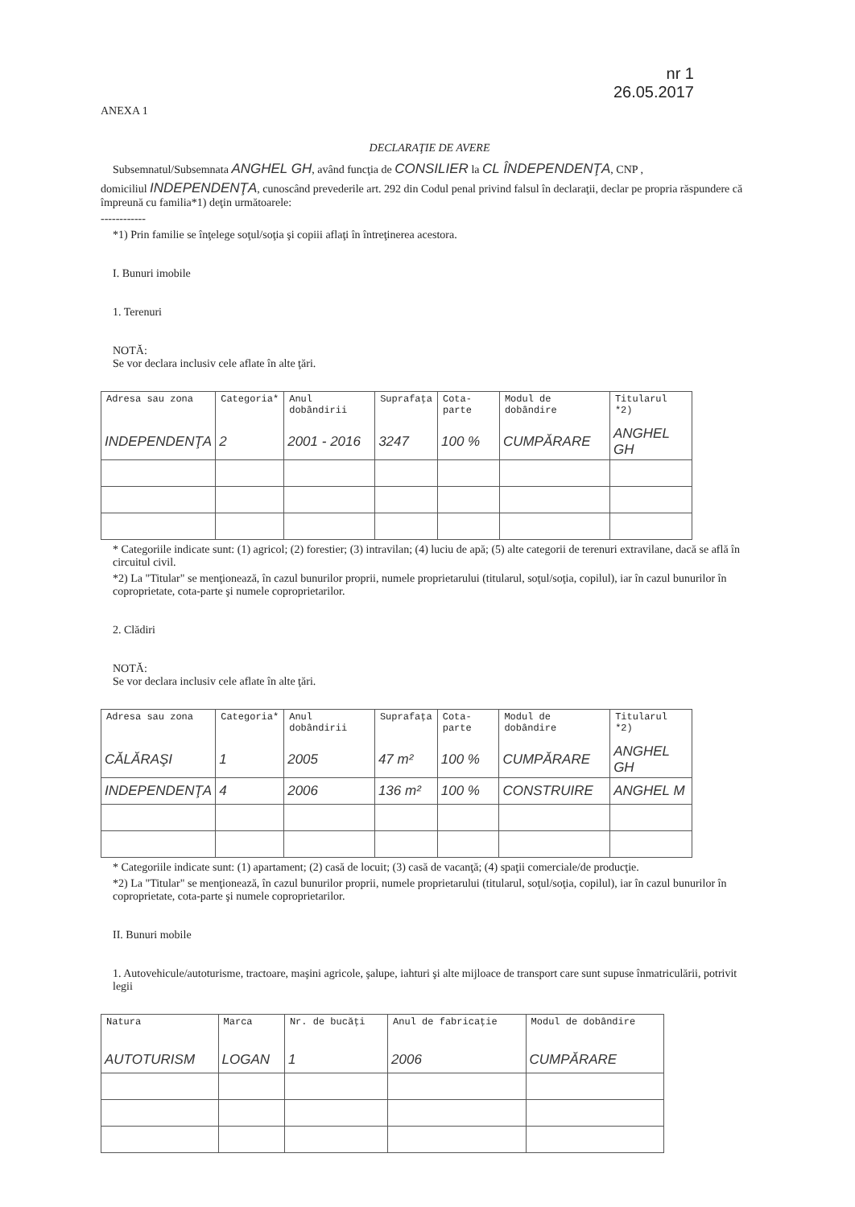nr 1
26.05.2017
ANEXA 1
DECLARAŢIE DE AVERE
Subsemnatul/Subsemnata ANGHEL GH, având funcţia de CONSILIER la CL ÎNDEPENDENŢA, CNP ,
domiciliul INDEPENDENŢA, cunoscând prevederile art. 292 din Codul penal privind falsul în declaraţii, declar pe propria răspundere că împreună cu familia*1) deţin următoarele:
------------
*1) Prin familie se înţelege soţul/soţia şi copiii aflaţi în întreţinerea acestora.
I. Bunuri imobile
1. Terenuri
NOTĂ:
Se vor declara inclusiv cele aflate în alte ţări.
| Adresa sau zona | Categoria* | Anul dobândirii | Suprafaţa | Cota-parte | Modul de dobândire | Titularul *2) |
| --- | --- | --- | --- | --- | --- | --- |
| INDEPENDENŢA | 2 | 2001 - 2016 | 3247 | 100 % | CUMPĂRARE | ANGHEL GH |
* Categoriile indicate sunt: (1) agricol; (2) forestier; (3) intravilan; (4) luciu de apă; (5) alte categorii de terenuri extravilane, dacă se află în circuitul civil.
*2) La "Titular" se menţionează, în cazul bunurilor proprii, numele proprietarului (titularul, soţul/soţia, copilul), iar în cazul bunurilor în coproprietate, cota-parte şi numele coproprietarilor.
2. Clădiri
NOTĂ:
Se vor declara inclusiv cele aflate în alte ţări.
| Adresa sau zona | Categoria* | Anul dobândirii | Suprafaţa | Cota-parte | Modul de dobândire | Titularul *2) |
| --- | --- | --- | --- | --- | --- | --- |
| CĂLĂRAŞI | 1 | 2005 | 47 m² | 100 % | CUMPĂRARE | ANGHEL GH |
| INDEPENDENŢA | 4 | 2006 | 136 m² | 100 % | CONSTRUIRE | ANGHEL M |
* Categoriile indicate sunt: (1) apartament; (2) casă de locuit; (3) casă de vacanţă; (4) spaţii comerciale/de producţie.
*2) La "Titular" se menţionează, în cazul bunurilor proprii, numele proprietarului (titularul, soţul/soţia, copilul), iar în cazul bunurilor în coproprietate, cota-parte şi numele coproprietarilor.
II. Bunuri mobile
1. Autovehicule/autoturisme, tractoare, maşini agricole, şalupe, iahturi şi alte mijloace de transport care sunt supuse înmatriculării, potrivit legii
| Natura | Marca | Nr. de bucăţi | Anul de fabricaţie | Modul de dobândire |
| --- | --- | --- | --- | --- |
| AUTOTURISM | LOGAN | 1 | 2006 | CUMPĂRARE |